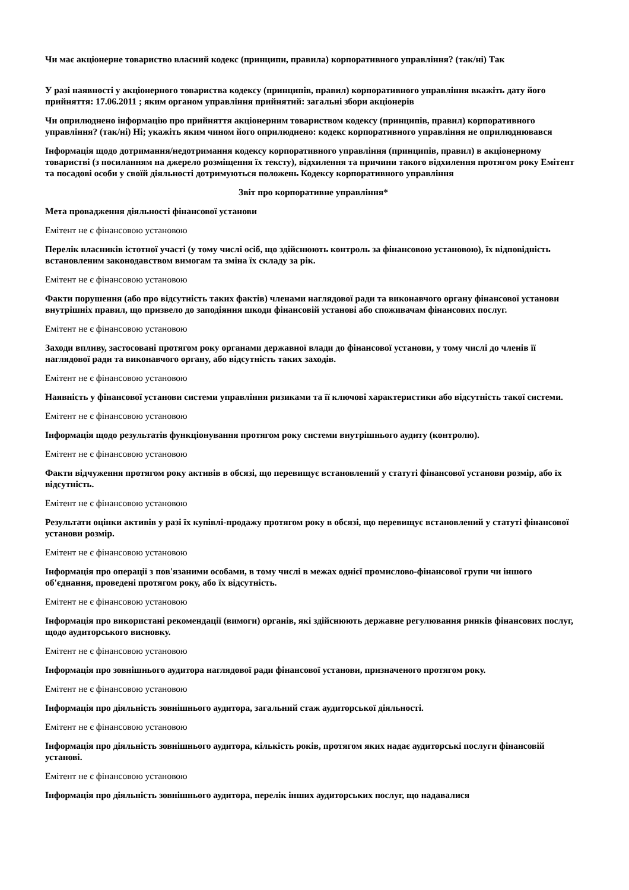Чи має акціонерне товариство власний кодекс (принципи, правила) корпоративного управління? (так/ні) Так
У разі наявності у акціонерного товариства кодексу (принципів, правил) корпоративного управління вкажіть дату його прийняття: 17.06.2011 ; яким органом управління прийнятий: загальні збори акціонерів
Чи оприлюднено інформацію про прийняття акціонерним товариством кодексу (принципів, правил) корпоративного управління? (так/ні) Ні; укажіть яким чином його оприлюднено: кодекс корпоративного управління не оприлюднювався
Інформація щодо дотримання/недотримання кодексу корпоративного управління (принципів, правил) в акціонерному товаристві (з посиланням на джерело розміщення їх тексту), відхилення та причини такого відхилення протягом року Емітент та посадові особи у своїй діяльності дотримуються положень Кодексу корпоративного управління
Звіт про корпоративне управління*
Мета провадження діяльності фінансової установи
Емітент не є фінансовою установою
Перелік власників істотної участі (у тому числі осіб, що здійснюють контроль за фінансовою установою), їх відповідність встановленим законодавством вимогам та зміна їх складу за рік.
Емітент не є фінансовою установою
Факти порушення (або про відсутність таких фактів) членами наглядової ради та виконавчого органу фінансової установи внутрішніх правил, що призвело до заподіяння шкоди фінансовій установі або споживачам фінансових послуг.
Емітент не є фінансовою установою
Заходи впливу, застосовані протягом року органами державної влади до фінансової установи, у тому числі до членів її наглядової ради та виконавчого органу, або відсутність таких заходів.
Емітент не є фінансовою установою
Наявність у фінансової установи системи управління ризиками та її ключові характеристики або відсутність такої системи.
Емітент не є фінансовою установою
Інформація щодо результатів функціонування протягом року системи внутрішнього аудиту (контролю).
Емітент не є фінансовою установою
Факти відчуження протягом року активів в обсязі, що перевищує встановлений у статуті фінансової установи розмір, або їх відсутність.
Емітент не є фінансовою установою
Результати оцінки активів у разі їх купівлі-продажу протягом року в обсязі, що перевищує встановлений у статуті фінансової установи розмір.
Емітент не є фінансовою установою
Інформація про операції з пов'язаними особами, в тому числі в межах однієї промислово-фінансової групи чи іншого об'єднання, проведені протягом року, або їх відсутність.
Емітент не є фінансовою установою
Інформація про використані рекомендації (вимоги) органів, які здійснюють державне регулювання ринків фінансових послуг, щодо аудиторського висновку.
Емітент не є фінансовою установою
Інформація про зовнішнього аудитора наглядової ради фінансової установи, призначеного протягом року.
Емітент не є фінансовою установою
Інформація про діяльність зовнішнього аудитора, загальний стаж аудиторської діяльності.
Емітент не є фінансовою установою
Інформація про діяльність зовнішнього аудитора, кількість років, протягом яких надає аудиторські послуги фінансовій установі.
Емітент не є фінансовою установою
Інформація про діяльність зовнішнього аудитора, перелік інших аудиторських послуг, що надавалися